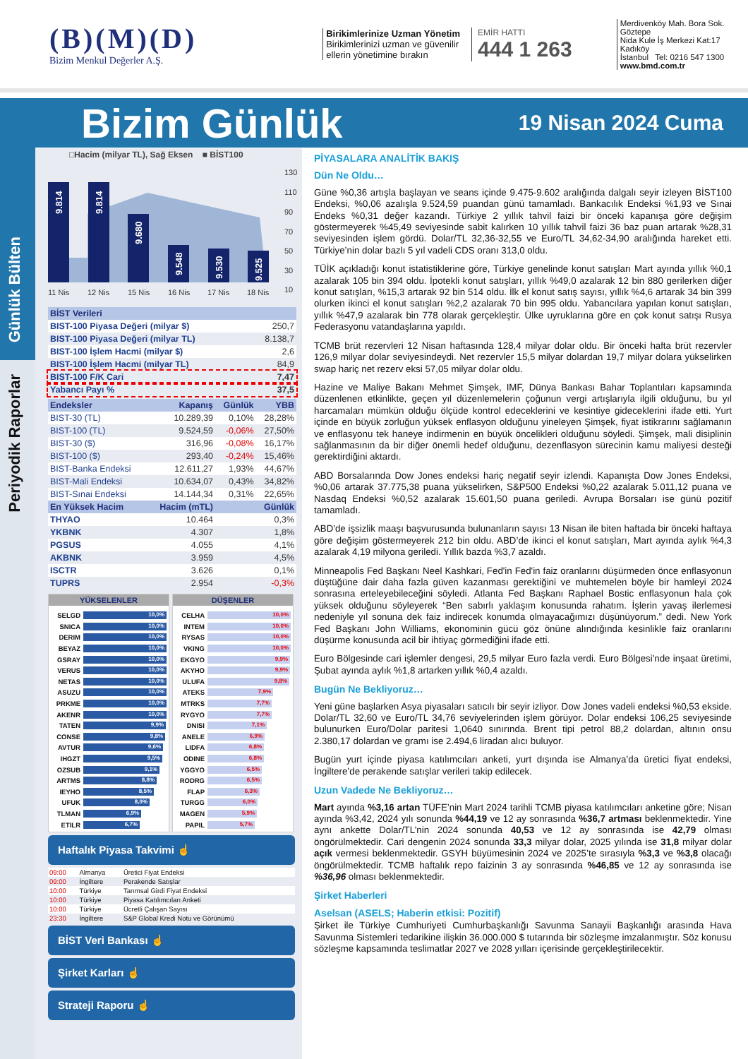(B)(M)(D)
Bizim Menkul Değerler A.Ş.
Birikimlerinize Uzman Yönetim
Birikimlerinizi uzman ve güvenilir ellerin yönetimine bırakın
EMİR HATTI
444 1 263
Merdivenköy Mah. Bora Sok. Göztepe
Nida Kule İş Merkezi Kat:17 Kadıköy
İstanbul Tel: 0216 547 1300
www.bmd.com.tr
Bizim Günlük
19 Nisan 2024 Cuma
Günlük Bülten
Periyodik Raporlar
□Hacim (milyar TL), Sağ Eksen ■ BİST100
9.814
9.814
9.680
9.548
9.530
9.525
130
110
90
70
50
30
10
11 Nis
12 Nis
15 Nis
16 Nis
17 Nis
18 Nis
| BİST Verileri | |
| --- | --- |
| BIST-100 Piyasa Değeri (milyar $) | 250,7 |
| BIST-100 Piyasa Değeri (milyar TL) | 8.138,7 |
| BIST-100 İşlem Hacmi (milyar $) | 2,6 |
| BIST-100 İşlem Hacmi (milyar TL) | 84,9 |
| BIST-100 F/K Cari | 7,47 |
| Yabancı Payı % | 37,5 |
| Endeksler | Kapanış | Günlük | YBB |
| --- | --- | --- | --- |
| BIST-30 (TL) | 10.289,39 | 0,10% | 28,28% |
| BIST-100 (TL) | 9.524,59 | -0,06% | 27,50% |
| BIST-30 ($) | 316,96 | -0,08% | 16,17% |
| BIST-100 ($) | 293,40 | -0,24% | 15,46% |
| BIST-Banka Endeksi | 12.611,27 | 1,93% | 44,67% |
| BIST-Mali Endeksi | 10.634,07 | 0,43% | 34,82% |
| BIST-Sınai Endeksi | 14.144,34 | 0,31% | 22,65% |
| En Yüksek Hacim | Hacim (mTL) | | Günlük |
| THYAO | 10.464 | | 0,3% |
| YKBNK | 4.307 | | 1,8% |
| PGSUS | 4.055 | | 4,1% |
| AKBNK | 3.959 | | 4,5% |
| ISCTR | 3.626 | | 0,1% |
| TUPRS | 2.954 | | -0,3% |
YÜKSELENLER
SELGD
10,0%
SNICA
10,0%
DERIM
10,0%
BEYAZ
10,0%
GSRAY
10,0%
VERUS
10,0%
NETAS
10,0%
ASUZU
10,0%
PRKME
10,0%
AKENR
10,0%
TATEN
9,9%
CONSE
9,8%
AVTUR
9,6%
IHGZT
9,5%
OZSUB
9,1%
ARTMS
8,8%
IEYHO
8,5%
UFUK
8,0%
TLMAN
6,9%
ETILR
6,7%
DÜŞENLER
CELHA
10,0%
INTEM
10,0%
RYSAS
10,0%
VKING
10,0%
EKGYO
9,9%
AKYHO
9,9%
ULUFA
9,8%
ATEKS
7,9%
MTRKS
7,7%
RYGYO
7,7%
DNISI
7,1%
ANELE
6,9%
LIDFA
6,8%
ODINE
6,8%
YGGYO
6,5%
RODRG
6,5%
FLAP
6,3%
TURGG
6,0%
MAGEN
5,9%
PAPIL
5,7%
Haftalık Piyasa Takvimi ☝
| 09:00 | Almanya | Üretici Fiyat Endeksi |
| 09:00 | İngiltere | Perakende Satışlar |
| 10:00 | Türkiye | Tarımsal Girdi Fiyat Endeksi |
| 10:00 | Türkiye | Piyasa Katılımcıları Anketi |
| 10:00 | Türkiye | Ücretli Çalışan Sayısı |
| 23:30 | İngiltere | S&P Global Kredi Notu ve Görünümü |
BİST Veri Bankası ☝
Şirket Karları ☝
Strateji Raporu ☝
PİYASALARA ANALİTİK BAKIŞ
Dün Ne Oldu…
Güne %0,36 artışla başlayan ve seans içinde 9.475-9.602 aralığında dalgalı seyir izleyen BİST100 Endeksi, %0,06 azalışla 9.524,59 puandan günü tamamladı. Bankacılık Endeksi %1,93 ve Sınai Endeks %0,31 değer kazandı. Türkiye 2 yıllık tahvil faizi bir önceki kapanışa göre değişim göstermeyerek %45,49 seviyesinde sabit kalırken 10 yıllık tahvil faizi 36 baz puan artarak %28,31 seviyesinden işlem gördü. Dolar/TL 32,36-32,55 ve Euro/TL 34,62-34,90 aralığında hareket etti. Türkiye’nin dolar bazlı 5 yıl vadeli CDS oranı 313,0 oldu.
TÜİK açıkladığı konut istatistiklerine göre, Türkiye genelinde konut satışları Mart ayında yıllık %0,1 azalarak 105 bin 394 oldu. İpotekli konut satışları, yıllık %49,0 azalarak 12 bin 880 gerilerken diğer konut satışları, %15,3 artarak 92 bin 514 oldu. İlk el konut satış sayısı, yıllık %4,6 artarak 34 bin 399 olurken ikinci el konut satışları %2,2 azalarak 70 bin 995 oldu. Yabancılara yapılan konut satışları, yıllık %47,9 azalarak bin 778 olarak gerçekleştir. Ülke uyruklarına göre en çok konut satışı Rusya Federasyonu vatandaşlarına yapıldı.
TCMB brüt rezervleri 12 Nisan haftasında 128,4 milyar dolar oldu. Bir önceki hafta brüt rezervler 126,9 milyar dolar seviyesindeydi. Net rezervler 15,5 milyar dolardan 19,7 milyar dolara yükselirken swap hariç net rezerv eksi 57,05 milyar dolar oldu.
Hazine ve Maliye Bakanı Mehmet Şimşek, IMF, Dünya Bankası Bahar Toplantıları kapsamında düzenlenen etkinlikte, geçen yıl düzenlemelerin çoğunun vergi artışlarıyla ilgili olduğunu, bu yıl harcamaları mümkün olduğu ölçüde kontrol edeceklerini ve kesintiye gideceklerini ifade etti. Yurt içinde en büyük zorluğun yüksek enflasyon olduğunu yineleyen Şimşek, fiyat istikrarını sağlamanın ve enflasyonu tek haneye indirmenin en büyük öncelikleri olduğunu söyledi. Şimşek, mali disiplinin sağlanmasının da bir diğer önemli hedef olduğunu, dezenflasyon sürecinin kamu maliyesi desteği gerektirdiğini aktardı.
ABD Borsalarında Dow Jones endeksi hariç negatif seyir izlendi. Kapanışta Dow Jones Endeksi, %0,06 artarak 37.775,38 puana yükselirken, S&P500 Endeksi %0,22 azalarak 5.011,12 puana ve Nasdaq Endeksi %0,52 azalarak 15.601,50 puana geriledi. Avrupa Borsaları ise günü pozitif tamamladı.
ABD'de işsizlik maaşı başvurusunda bulunanların sayısı 13 Nisan ile biten haftada bir önceki haftaya göre değişim göstermeyerek 212 bin oldu. ABD’de ikinci el konut satışları, Mart ayında aylık %4,3 azalarak 4,19 milyona geriledi. Yıllık bazda %3,7 azaldı.
Minneapolis Fed Başkanı Neel Kashkari, Fed'in Fed'in faiz oranlarını düşürmeden önce enflasyonun düştüğüne dair daha fazla güven kazanması gerektiğini ve muhtemelen böyle bir hamleyi 2024 sonrasına erteleyebileceğini söyledi. Atlanta Fed Başkanı Raphael Bostic enflasyonun hala çok yüksek olduğunu söyleyerek “Ben sabırlı yaklaşım konusunda rahatım. İşlerin yavaş ilerlemesi nedeniyle yıl sonuna dek faiz indirecek konumda olmayacağımızı düşünüyorum.” dedi. New York Fed Başkanı John Williams, ekonominin gücü göz önüne alındığında kesinlikle faiz oranlarını düşürme konusunda acil bir ihtiyaç görmediğini ifade etti.
Euro Bölgesinde cari işlemler dengesi, 29,5 milyar Euro fazla verdi. Euro Bölgesi'nde inşaat üretimi, Şubat ayında aylık %1,8 artarken yıllık %0,4 azaldı.
Bugün Ne Bekliyoruz…
Yeni güne başlarken Asya piyasaları satıcılı bir seyir izliyor. Dow Jones vadeli endeksi %0,53 ekside. Dolar/TL 32,60 ve Euro/TL 34,76 seviyelerinden işlem görüyor. Dolar endeksi 106,25 seviyesinde bulunurken Euro/Dolar paritesi 1,0640 sınırında. Brent tipi petrol 88,2 dolardan, altının onsu 2.380,17 dolardan ve gramı ise 2.494,6 liradan alıcı buluyor.
Bugün yurt içinde piyasa katılımcıları anketi, yurt dışında ise Almanya’da üretici fiyat endeksi, İngiltere’de perakende satışlar verileri takip edilecek.
Uzun Vadede Ne Bekliyoruz…
Mart ayında %3,16 artan TÜFE’nin Mart 2024 tarihli TCMB piyasa katılımcıları anketine göre; Nisan ayında %3,42, 2024 yılı sonunda %44,19 ve 12 ay sonrasında %36,7 artması beklenmektedir. Yine aynı ankette Dolar/TL’nin 2024 sonunda 40,53 ve 12 ay sonrasında ise 42,79 olması öngörülmektedir. Cari dengenin 2024 sonunda 33,3 milyar dolar, 2025 yılında ise 31,8 milyar dolar açık vermesi beklenmektedir. GSYH büyümesinin 2024 ve 2025’te sırasıyla %3,3 ve %3,8 olacağı öngörülmektedir. TCMB haftalık repo faizinin 3 ay sonrasında %46,85 ve 12 ay sonrasında ise %36,96 olması beklenmektedir.
Şirket Haberleri
Aselsan (ASELS; Haberin etkisi: Pozitif)
Şirket ile Türkiye Cumhuriyeti Cumhurbaşkanlığı Savunma Sanayii Başkanlığı arasında Hava Savunma Sistemleri tedarikine ilişkin 36.000.000 $ tutarında bir sözleşme imzalanmıştır. Söz konusu sözleşme kapsamında teslimatlar 2027 ve 2028 yılları içerisinde gerçekleştirilecektir.